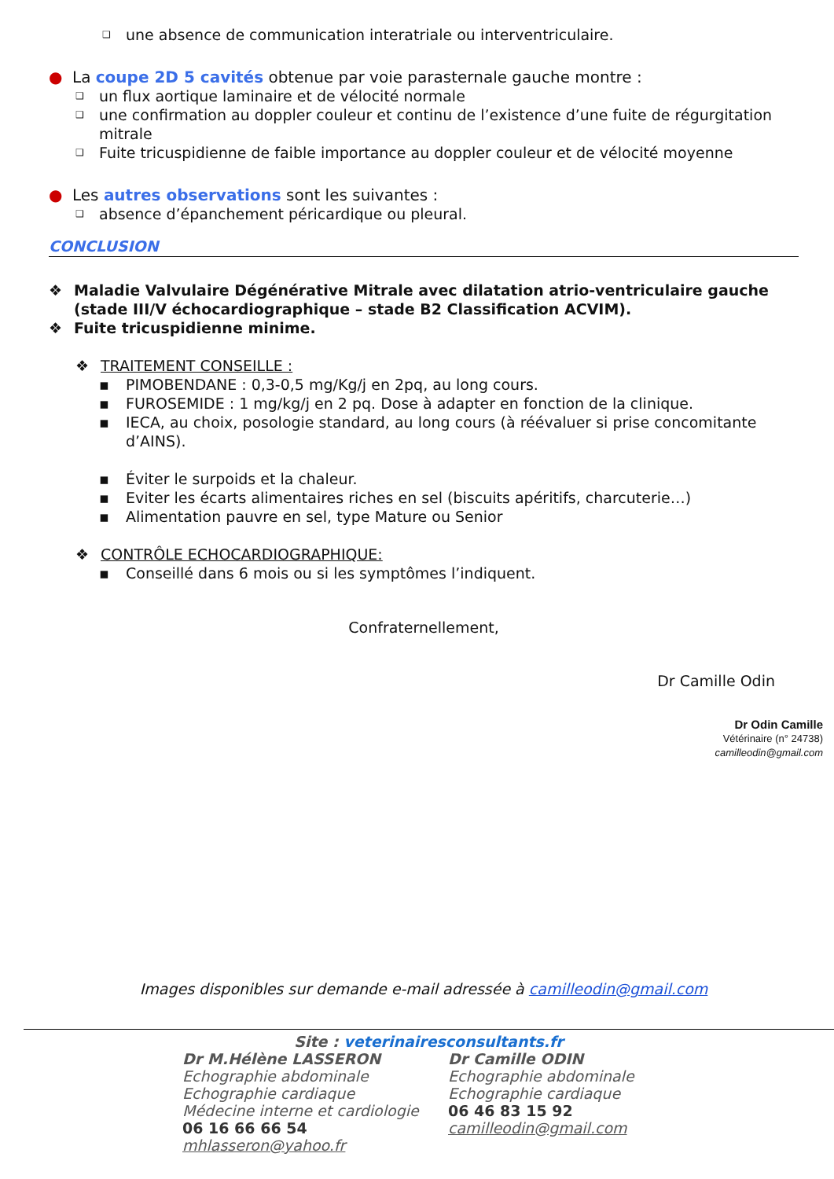❑ une absence de communication interatriale ou interventriculaire.
● La coupe 2D 5 cavités obtenue par voie parasternale gauche montre :
❑ un flux aortique laminaire et de vélocité normale
❑ une confirmation au doppler couleur et continu de l’existence d’une fuite de régurgitation mitrale
❑ Fuite tricuspidienne de faible importance au doppler couleur et de vélocité moyenne
● Les autres observations sont les suivantes :
❑ absence d’épanchement péricardique ou pleural.
CONCLUSION
❖ Maladie Valvulaire Dégénérative Mitrale avec dilatation atrio-ventriculaire gauche (stade III/V échocardiographique – stade B2 Classification ACVIM).
❖ Fuite tricuspidienne minime.
❖ TRAITEMENT CONSEILLE :
▪ PIMOBENDANE : 0,3-0,5 mg/Kg/j en 2pq, au long cours.
▪ FUROSEMIDE : 1 mg/kg/j en 2 pq. Dose à adapter en fonction de la clinique.
▪ IECA, au choix, posologie standard, au long cours (à réévaluer si prise concomitante d’AINS).
▪ Éviter le surpoids et la chaleur.
▪ Eviter les écarts alimentaires riches en sel (biscuits apéritifs, charcuterie…)
▪ Alimentation pauvre en sel, type Mature ou Senior
❖ CONTRÔLE ECHOCARDIOGRAPHIQUE:
▪ Conseillé dans 6 mois ou si les symptômes l’indiquent.
Confraternellement,
Dr Camille Odin
Dr Odin Camille
Vétérinaire (n° 24738)
camilleodin@gmail.com
Images disponibles sur demande e-mail adressée à camilleodin@gmail.com
Site : veterinairesconsultants.fr
Dr M.Hélène LASSERON
Echographie abdominale
Echographie cardiaque
Médecine interne et cardiologie
06 16 66 66 54
mhlasseron@yahoo.fr
Dr Camille ODIN
Echographie abdominale
Echographie cardiaque
06 46 83 15 92
camilleodin@gmail.com